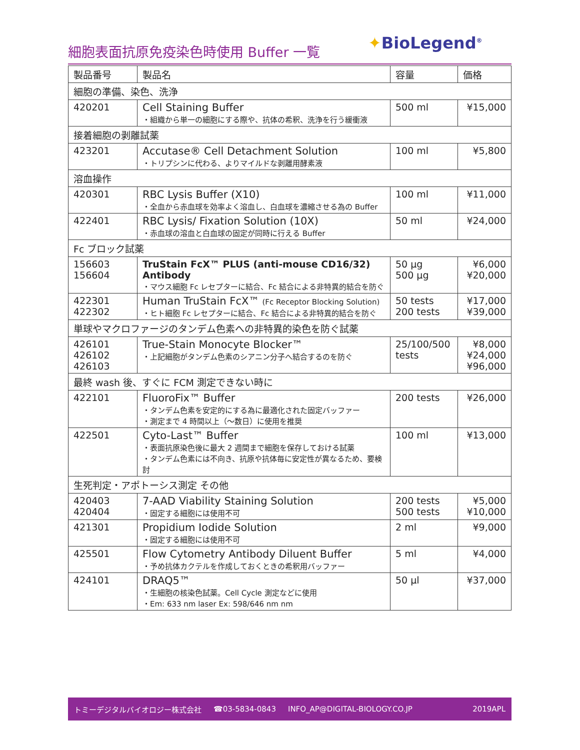細胞表面抗原免疫染色時使用 Buffer 一覧
✦BioLegend<sup>®</sup>
| 製品番号 | 製品名 | 容量 | 価格 |
| --- | --- | --- | --- |
| 細胞の準備、染色、洗浄 | | | |
| 420201 | Cell Staining Buffer ・組織から単一の細胞にする際や、抗体の希釈、洗浄を行う緩衝液 | 500 ml | ¥15,000 |
| 接着細胞の剥離試薬 | | | |
| 423201 | Accutase® Cell Detachment Solution ・トリプシンに代わる、よりマイルドな剥離用酵素液 | 100 ml | ¥5,800 |
| 溶血操作 | | | |
| 420301 | RBC Lysis Buffer (X10) ・全血から赤血球を効率よく溶血し、白血球を濃縮させる為の Buffer | 100 ml | ¥11,000 |
| 422401 | RBC Lysis/ Fixation Solution (10X) ・赤血球の溶血と白血球の固定が同時に行える Buffer | 50 ml | ¥24,000 |
| Fc ブロック試薬 | | | |
| 156603 156604 | TruStain FcX™ PLUS (anti-mouse CD16/32) Antibody ・マウス細胞 Fc レセプターに結合、Fc 結合による非特異的結合を防ぐ | 50 µg 500 µg | ¥6,000 ¥20,000 |
| 422301 422302 | Human TruStain FcX™ (Fc Receptor Blocking Solution) ・ヒト細胞 Fc レセプターに結合、Fc 結合による非特異的結合を防ぐ | 50 tests 200 tests | ¥17,000 ¥39,000 |
| 単球やマクロファージのタンデム色素への非特異的染色を防ぐ試薬 | | | |
| 426101 426102 426103 | True-Stain Monocyte Blocker™ ・上記細胞がタンデム色素のシアニン分子へ結合するのを防ぐ | 25/100/500 tests | ¥8,000 ¥24,000 ¥96,000 |
| 最終 wash 後、すぐに FCM 測定できない時に | | | |
| 422101 | FluoroFix™ Buffer ・タンデム色素を安定的にする為に最適化された固定バッファー ・測定まで 4 時間以上（～数日）に使用を推奨 | 200 tests | ¥26,000 |
| 422501 | Cyto-Last™ Buffer ・表面抗原染色後に最大 2 週間まで細胞を保存しておける試薬 ・タンデム色素には不向き、抗原や抗体毎に安定性が異なるため、要検討 | 100 ml | ¥13,000 |
| 生死判定・アポトーシス測定 その他 | | | |
| 420403 420404 | 7-AAD Viability Staining Solution ・固定する細胞には使用不可 | 200 tests 500 tests | ¥5,000 ¥10,000 |
| 421301 | Propidium Iodide Solution ・固定する細胞には使用不可 | 2 ml | ¥9,000 |
| 425501 | Flow Cytometry Antibody Diluent Buffer ・予め抗体カクテルを作成しておくときの希釈用バッファー | 5 ml | ¥4,000 |
| 424101 | DRAQ5™ ・生細胞の核染色試薬。Cell Cycle 測定などに使用 ・Em: 633 nm laser Ex: 598/646 nm nm | 50 µl | ¥37,000 |
トミーデジタルバイオロジー株式会社 ☎03-5834-0843 INFO_AP@DIGITAL-BIOLOGY.CO.JP 2019APL